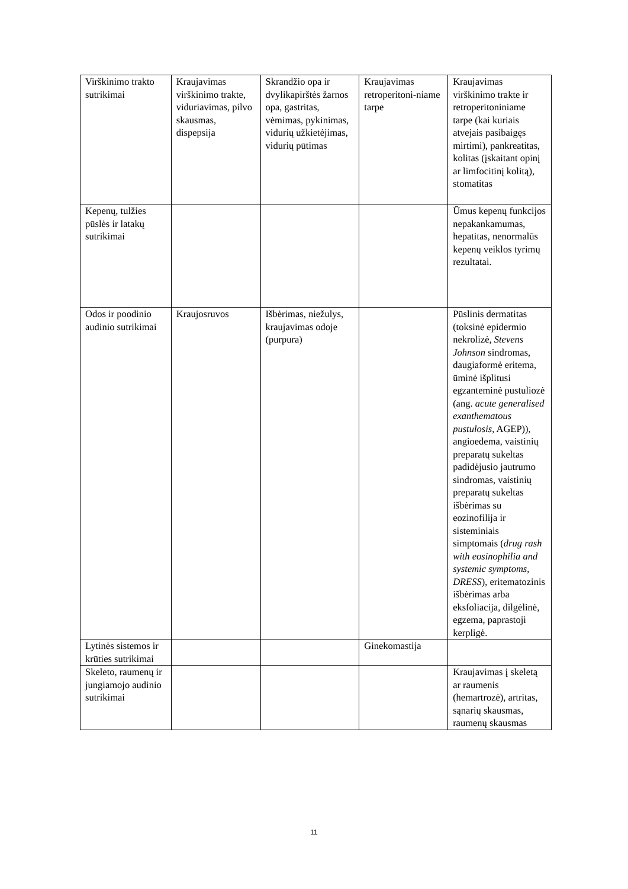| Virškinimo trakto sutrikimai | Kraujavimas virškinimo trakte, viduriavimas, pilvo skausmas, dispepsija | Skrandžio opa ir dvylikapirštės žarnos opa, gastritas, vėmimas, pykinimas, vidurių užkietėjimas, vidurių pūtimas | Kraujavimas retroperitoni-niame tarpe | Kraujavimas virškinimo trakte ir retroperitoniniame tarpe (kai kuriais atvejais pasibaigęs mirtimi), pankreatitas, kolitas (įskaitant opinį ar limfocitinį kolitą), stomatitas |
| Kepenų, tulžies pūslės ir latakų sutrikimai | | | | Ūmus kepenų funkcijos nepakankamumas, hepatitas, nenormalūs kepenų veiklos tyrimų rezultatai. |
| Odos ir poodinio audinio sutrikimai | Kraujosruvos | Išbėrimas, niežulys, kraujavimas odoje (purpura) | | Pūslinis dermatitas (toksinė epidermio nekrolizė, Stevens Johnson sindromas, daugiaformė eritema, ūminė išplitusi egzanteminė pustuliozė (ang. acute generalised exanthematous pustulosis, AGEP)), angioedema, vaistinių preparatų sukeltas padidėjusio jautrumo sindromas, vaistinių preparatų sukeltas išbėrimas su eozinofilija ir sisteminiais simptomais ( drug rash with eosinophilia and systemic symptoms, DRESS ), eritematozinis išbėrimas arba eksfoliacija, dilgėlinė, egzema, paprastoji kerpligė. |
| Lytinės sistemos ir krūties sutrikimai | | | Ginekomastija | |
| Skeleto, raumenų ir jungiamojo audinio sutrikimai | | | | Kraujavimas į skeletą ar raumenis (hemartrozė), artritas, sąnarių skausmas, raumenų skausmas |
11